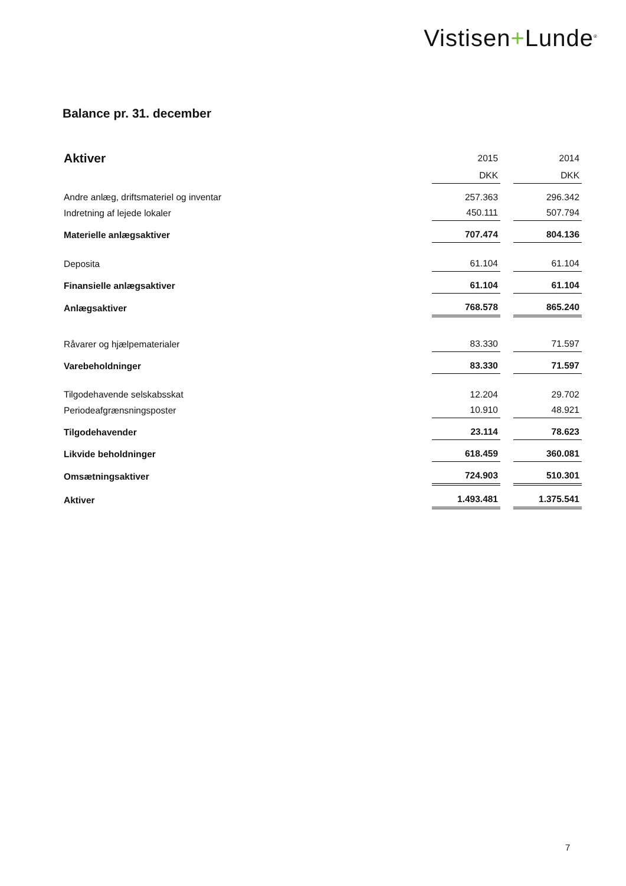Vistisen+Lunde<sup>®</sup>
Balance pr. 31. december
| Aktiver | 2015 | | 2014 |
| | DKK | | DKK |
| Andre anlæg, driftsmateriel og inventar | 257.363 | | 296.342 |
| Indretning af lejede lokaler | 450.111 | | 507.794 |
| Materielle anlægsaktiver | 707.474 | | 804.136 |
| Deposita | 61.104 | | 61.104 |
| Finansielle anlægsaktiver | 61.104 | | 61.104 |
| Anlægsaktiver | 768.578 | | 865.240 |
| Råvarer og hjælpematerialer | 83.330 | | 71.597 |
| Varebeholdninger | 83.330 | | 71.597 |
| Tilgodehavende selskabsskat | 12.204 | | 29.702 |
| Periodeafgrænsningsposter | 10.910 | | 48.921 |
| Tilgodehavender | 23.114 | | 78.623 |
| Likvide beholdninger | 618.459 | | 360.081 |
| Omsætningsaktiver | 724.903 | | 510.301 |
| Aktiver | 1.493.481 | | 1.375.541 |
7